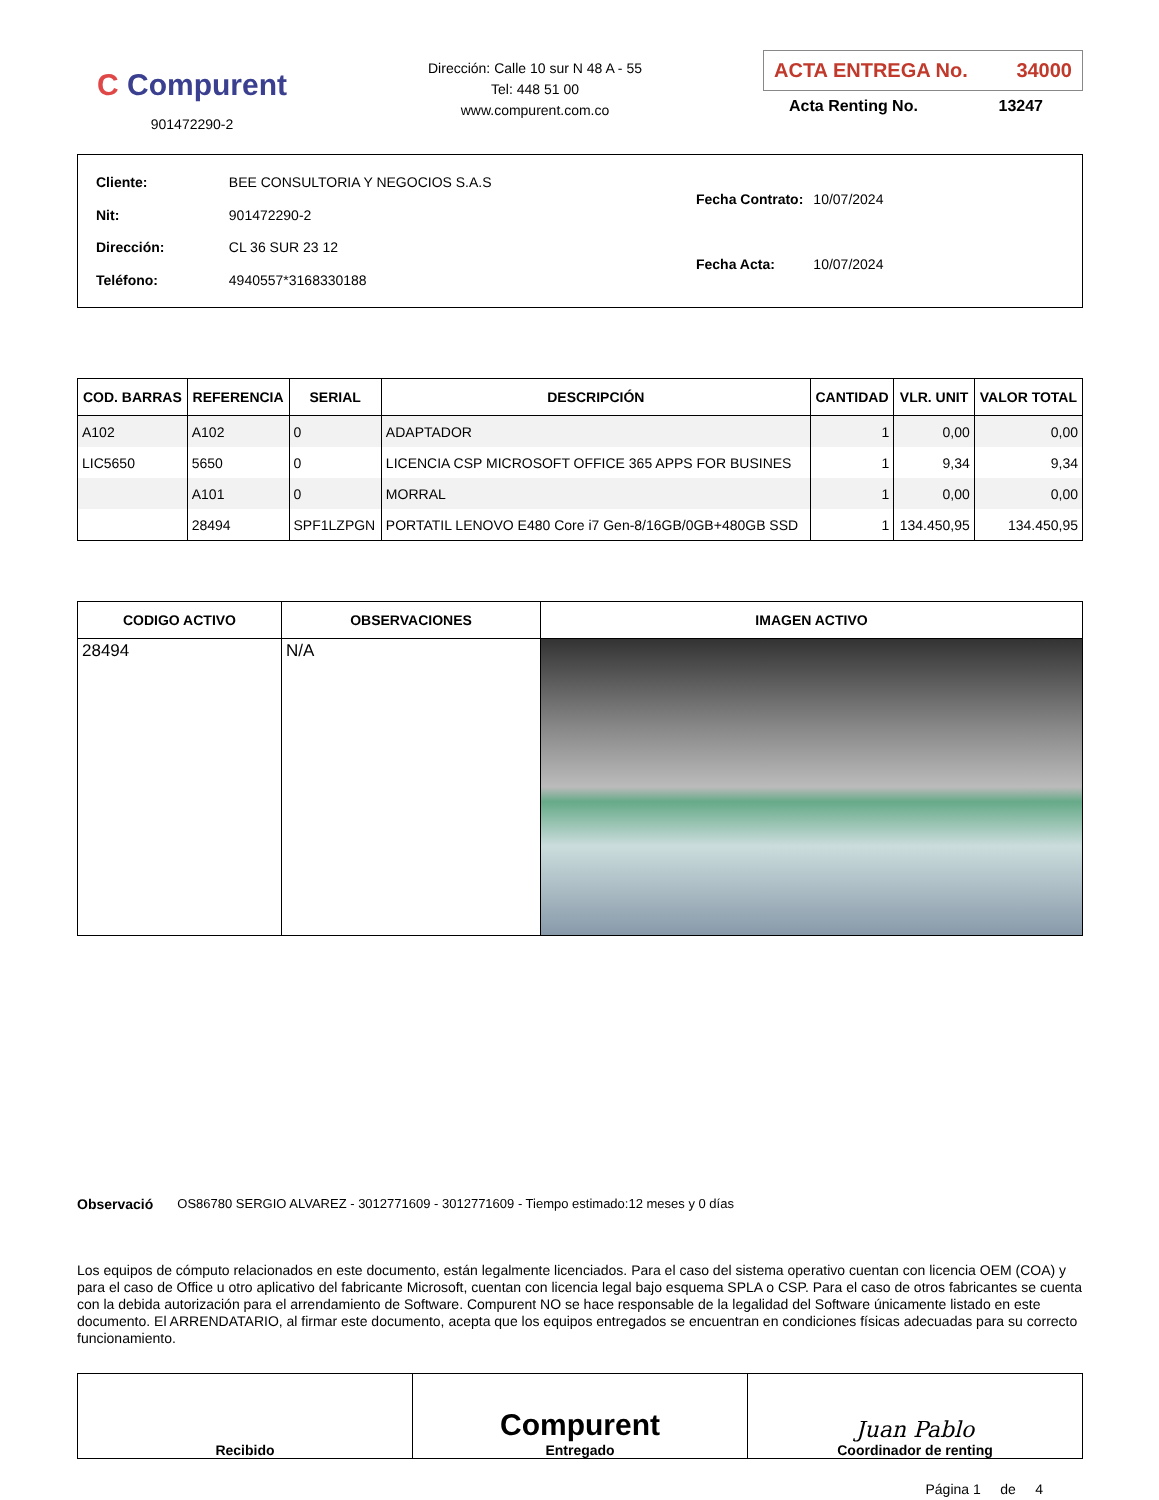C Compurent
901472290-2
Dirección: Calle 10 sur N 48 A - 55
Tel: 448 51 00
www.compurent.com.co
ACTA ENTREGA No. 34000
Acta Renting No. 13247
| Cliente: | BEE CONSULTORIA Y NEGOCIOS S.A.S |
| Nit: | 901472290-2 |
| Dirección: | CL 36 SUR 23 12 |
| Teléfono: | 4940557*3168330188 |
| Fecha Contrato: | 10/07/2024 |
| Fecha Acta: | 10/07/2024 |
| COD. BARRAS | REFERENCIA | SERIAL | DESCRIPCIÓN | CANTIDAD | VLR. UNIT | VALOR TOTAL |
| --- | --- | --- | --- | --- | --- | --- |
| A102 | A102 | 0 | ADAPTADOR | 1 | 0,00 | 0,00 |
| LIC5650 | 5650 | 0 | LICENCIA CSP MICROSOFT OFFICE 365 APPS FOR BUSINES | 1 | 9,34 | 9,34 |
| | A101 | 0 | MORRAL | 1 | 0,00 | 0,00 |
| | 28494 | SPF1LZPGN | PORTATIL LENOVO E480 Core i7 Gen-8/16GB/0GB+480GB SSD | 1 | 134.450,95 | 134.450,95 |
| CODIGO ACTIVO | OBSERVACIONES | IMAGEN ACTIVO |
| --- | --- | --- |
| 28494 | N/A | |
Observació OS86780 SERGIO ALVAREZ - 3012771609 - 3012771609 - Tiempo estimado:12 meses y 0 días
Los equipos de cómputo relacionados en este documento, están legalmente licenciados. Para el caso del sistema operativo cuentan con licencia OEM (COA) y para el caso de Office u otro aplicativo del fabricante Microsoft, cuentan con licencia legal bajo esquema SPLA o CSP. Para el caso de otros fabricantes se cuenta con la debida autorización para el arrendamiento de Software. Compurent NO se hace responsable de la legalidad del Software únicamente listado en este documento. El ARRENDATARIO, al firmar este documento, acepta que los equipos entregados se encuentran en condiciones físicas adecuadas para su correcto funcionamiento.
Recibido
Compurent
Entregado
Juan Pablo
Coordinador de renting
Página 1 de 4